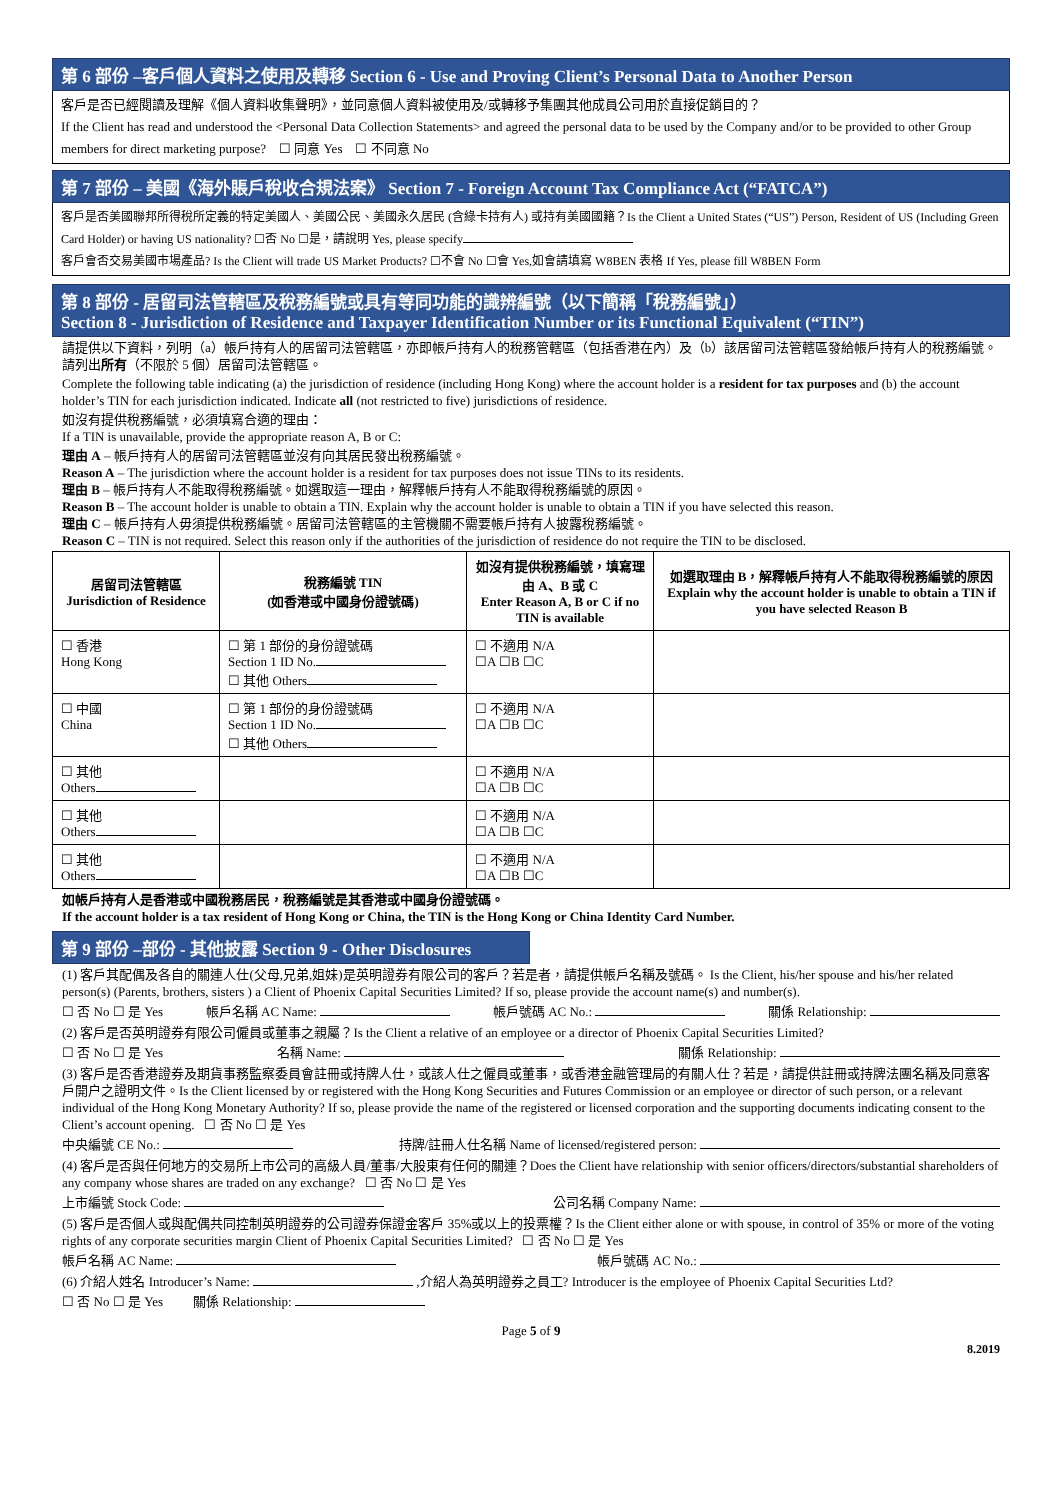第 6 部份 –客戶個人資料之使用及轉移 Section 6 - Use and Proving Client’s Personal Data to Another Person
客戶是否已經閱讀及理解《個人資料收集聲明》，並同意個人資料被使用及/或轉移予集團其他成員公司用於直接促銷目的？
If the Client has read and understood the <Personal Data Collection Statements> and agreed the personal data to be used by the Company and/or to be provided to other Group members for direct marketing purpose? ☐ 同意 Yes ☐ 不同意 No
第 7 部份 – 美國《海外賬戶稅收合規法案》 Section 7 - Foreign Account Tax Compliance Act (“FATCA”)
客戶是否美國聯邦所得稅所定義的特定美國人、美國公民、美國永久居民 (含綠卡持有人) 或持有美國國籍？Is the Client a United States (“US”) Person, Resident of US (Including Green Card Holder) or having US nationality? ☐否 No ☐是，請說明 Yes, please specify
客戶會否交易美國市場產品? Is the Client will trade US Market Products? ☐不會 No ☐會 Yes,如會請填寫 W8BEN 表格 If Yes, please fill W8BEN Form
第 8 部份 - 居留司法管轄區及稅務編號或具有等同功能的識辨編號（以下簡稱「稅務編號」）
Section 8 - Jurisdiction of Residence and Taxpayer Identification Number or its Functional Equivalent (“TIN”)
請提供以下資料，列明（a）帳戶持有人的居留司法管轄區，亦即帳戶持有人的稅務管轄區（包括香港在內）及（b）該居留司法管轄區發給帳戶持有人的稅務編號。請列出所有（不限於 5 個）居留司法管轄區。
Complete the following table indicating (a) the jurisdiction of residence (including Hong Kong) where the account holder is a resident for tax purposes and (b) the account holder’s TIN for each jurisdiction indicated. Indicate all (not restricted to five) jurisdictions of residence.
如沒有提供稅務編號，必須填寫合適的理由：
If a TIN is unavailable, provide the appropriate reason A, B or C:
理由 A – 帳戶持有人的居留司法管轄區並沒有向其居民發出稅務編號。
Reason A – The jurisdiction where the account holder is a resident for tax purposes does not issue TINs to its residents.
理由 B – 帳戶持有人不能取得稅務編號。如選取這一理由，解釋帳戶持有人不能取得稅務編號的原因。
Reason B – The account holder is unable to obtain a TIN. Explain why the account holder is unable to obtain a TIN if you have selected this reason.
理由 C – 帳戶持有人毋須提供稅務編號。居留司法管轄區的主管機關不需要帳戶持有人披露稅務編號。
Reason C – TIN is not required. Select this reason only if the authorities of the jurisdiction of residence do not require the TIN to be disclosed.
| 居留司法管轄區 Jurisdiction of Residence | 稅務編號 TIN (如香港或中國身份證號碼) | 如沒有提供稅務編號，填寫理由 A、B 或 C Enter Reason A, B or C if no TIN is available | 如選取理由 B，解釋帳戶持有人不能取得稅務編號的原因 Explain why the account holder is unable to obtain a TIN if you have selected Reason B |
| --- | --- | --- | --- |
| ☐ 香港 Hong Kong | ☐ 第 1 部份的身份證號碼 Section 1 ID No. ☐ 其他 Others | ☐ 不適用 N/A ☐A ☐B ☐C | |
| ☐ 中國 China | ☐ 第 1 部份的身份證號碼 Section 1 ID No. ☐ 其他 Others | ☐ 不適用 N/A ☐A ☐B ☐C | |
| ☐ 其他 Others | | ☐ 不適用 N/A ☐A ☐B ☐C | |
| ☐ 其他 Others | | ☐ 不適用 N/A ☐A ☐B ☐C | |
| ☐ 其他 Others | | ☐ 不適用 N/A ☐A ☐B ☐C | |
如帳戶持有人是香港或中國稅務居民，稅務編號是其香港或中國身份證號碼。
If the account holder is a tax resident of Hong Kong or China, the TIN is the Hong Kong or China Identity Card Number.
第 9 部份 –部份 - 其他披露 Section 9 - Other Disclosures
(1) 客戶其配偶及各自的關連人仕(父母,兄弟,姐妹)是英明證券有限公司的客戶？若是者，請提供帳戶名稱及號碼。 Is the Client, his/her spouse and his/her related person(s) (Parents, brothers, sisters ) a Client of Phoenix Capital Securities Limited? If so, please provide the account name(s) and number(s).
☐ 否 No ☐ 是 Yes 帳戶名稱 AC Name: 帳戶號碼 AC No.: 關係 Relationship:
(2) 客戶是否英明證券有限公司僱員或董事之親屬？Is the Client a relative of an employee or a director of Phoenix Capital Securities Limited?
☐ 否 No ☐ 是 Yes 名稱 Name: 關係 Relationship:
(3) 客戶是否香港證券及期貨事務監察委員會註冊或持牌人仕，或該人仕之僱員或董事，或香港金融管理局的有關人仕？若是，請提供註冊或持牌法團名稱及同意客戶開户之證明文件。Is the Client licensed by or registered with the Hong Kong Securities and Futures Commission or an employee or director of such person, or a relevant individual of the Hong Kong Monetary Authority? If so, please provide the name of the registered or licensed corporation and the supporting documents indicating consent to the Client’s account opening. ☐ 否 No ☐ 是 Yes
中央編號 CE No.: 持牌/註冊人仕名稱 Name of licensed/registered person:
(4) 客戶是否與任何地方的交易所上市公司的高級人員/董事/大股東有任何的關連？Does the Client have relationship with senior officers/directors/substantial shareholders of any company whose shares are traded on any exchange? ☐ 否 No ☐ 是 Yes
上市編號 Stock Code: 公司名稱 Company Name:
(5) 客戶是否個人或與配偶共同控制英明證券的公司證券保證金客戶 35%或以上的投票權？Is the Client either alone or with spouse, in control of 35% or more of the voting rights of any corporate securities margin Client of Phoenix Capital Securities Limited? ☐ 否 No ☐ 是 Yes
帳戶名稱 AC Name: 帳戶號碼 AC No.:
(6) 介紹人姓名 Introducer’s Name: ,介紹人為英明證券之員工? Introducer is the employee of Phoenix Capital Securities Ltd?
☐ 否 No ☐ 是 Yes 關係 Relationship:
Page 5 of 9
8.2019